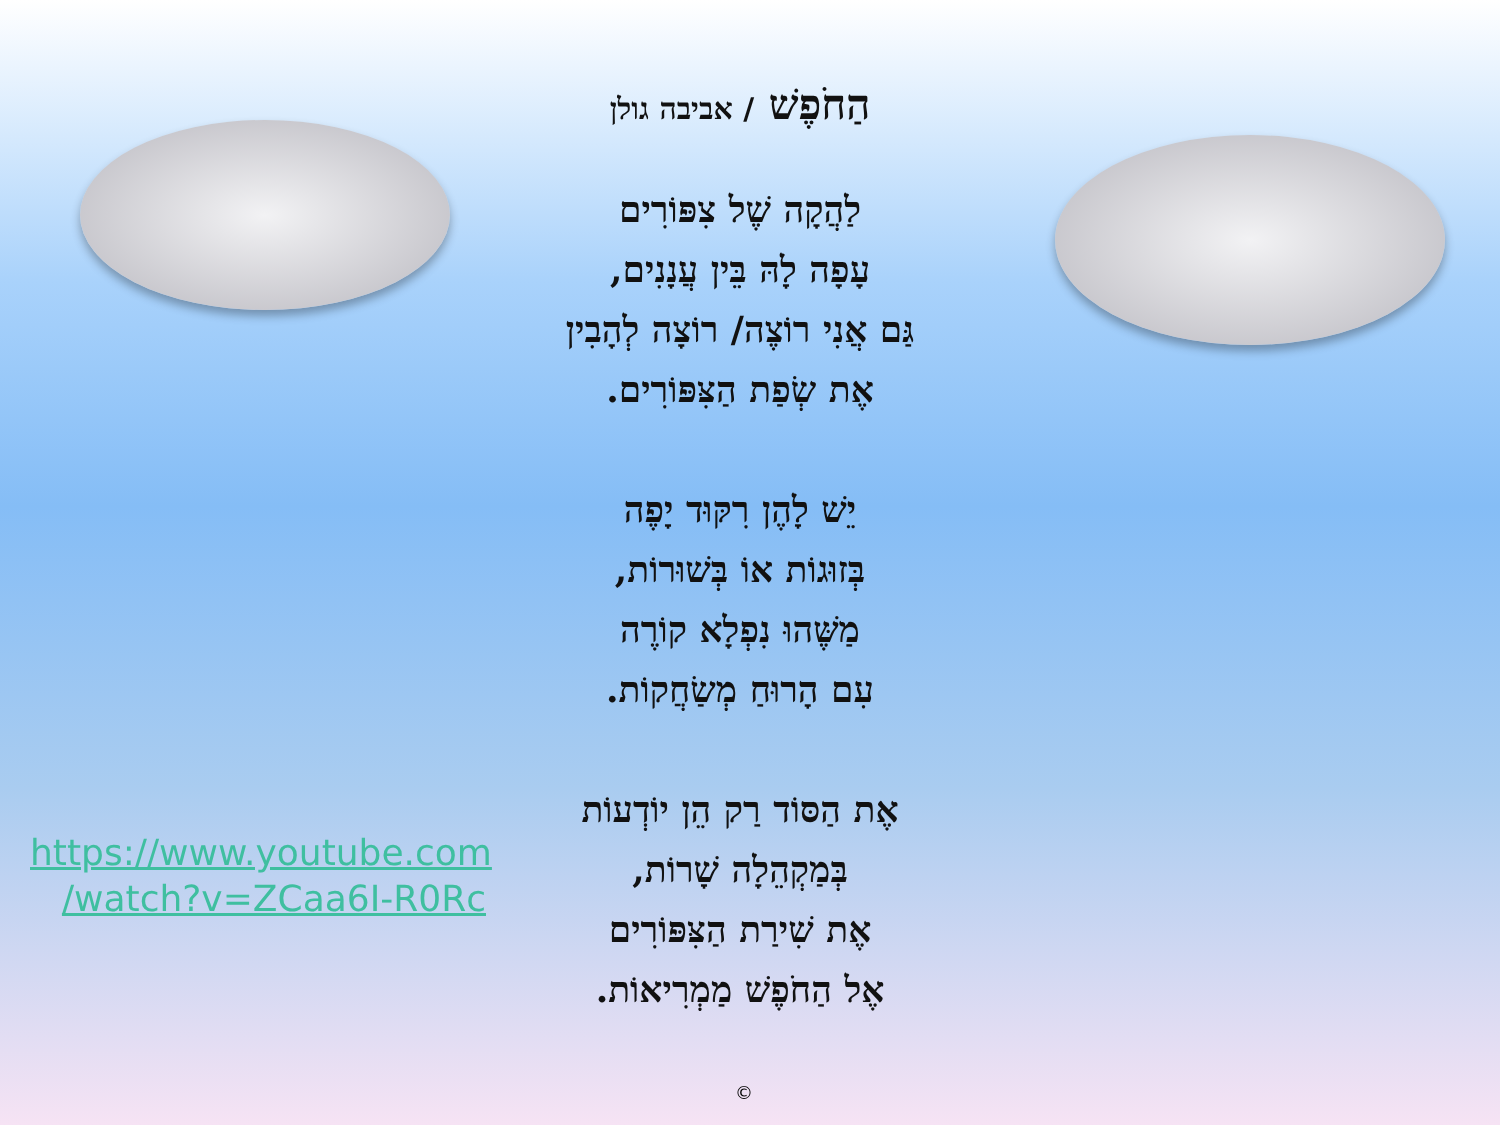הַחֹפֶשׁ / אביבה גולן
לַהֲקָה שֶׁל צִפּוֹרִים
עָפָה לָהּ בֵּין עֲנָנִים,
גַּם אֲנִי רוֹצֶה/ רוֹצָה לְהָבִין
אֶת שְׂפַת הַצִּפּוֹרִים.
יֵשׁ לָהֶן רִקּוּד יָפֶה
בְּזוּגוֹת אוֹ בְּשׁוּרוֹת,
מַשֶּׁהוּ נִפְלָא קוֹרֶה
עִם הָרוּחַ מְשַׂחֲקוֹת.
אֶת הַסּוֹד רַק הֵן יוֹדְעוֹת
בְּמַקְהֵלָה שָׁרוֹת,
אֶת שִׁירַת הַצִּפּוֹרִים
אֶל הַחֹפֶשׁ מַמְרִיאוֹת.
https://www.youtube.com
/watch?v=ZCaa6I-R0Rc
©